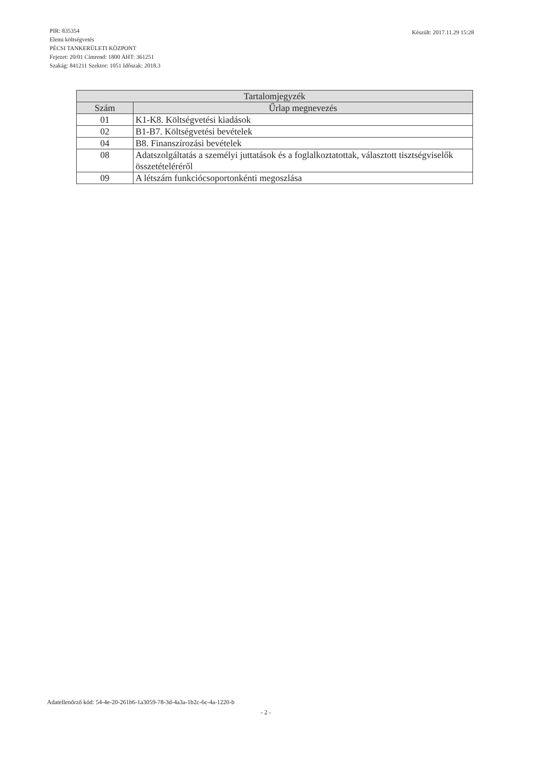Készült: 2017.11.29 15:28 PIR: 835354
Elemi költségvetés
PÉCSI TANKERÜLETI KÖZPONT
Fejezet: 20/01 Címrend: 1800 ÁHT: 361251
Szakág: 841211 Szektor: 1051 Időszak: 2018.3
| Tartalomjegyzék | |
| --- | --- |
| Szám | Űrlap megnevezés |
| 01 | K1-K8. Költségvetési kiadások |
| 02 | B1-B7. Költségvetési bevételek |
| 04 | B8. Finanszírozási bevételek |
| 08 | Adatszolgáltatás a személyi juttatások és a foglalkoztatottak, választott tisztségviselők összetételéréről |
| 09 | A létszám funkciócsoportonkénti megoszlása |
Adatellenőrző kód: 54-4e-20-261b6-1a3059-78-3d-4a3a-1b2c-6c-4a-1220-b
- 2 -